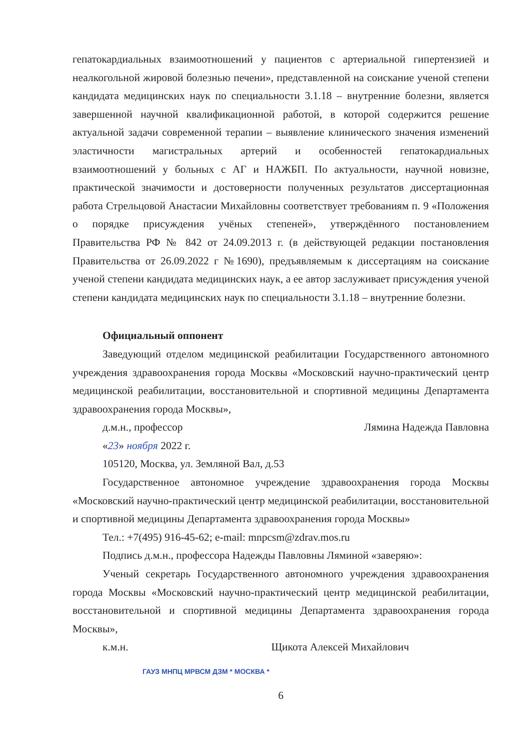гепатокардиальных взаимоотношений у пациентов с артериальной гипертензией и неалкогольной жировой болезнью печени», представленной на соискание ученой степени кандидата медицинских наук по специальности 3.1.18 – внутренние болезни, является завершенной научной квалификационной работой, в которой содержится решение актуальной задачи современной терапии – выявление клинического значения изменений эластичности магистральных артерий и особенностей гепатокардиальных взаимоотношений у больных с АГ и НАЖБП. По актуальности, научной новизне, практической значимости и достоверности полученных результатов диссертационная работа Стрельцовой Анастасии Михайловны соответствует требованиям п. 9 «Положения о порядке присуждения учёных степеней», утверждённого постановлением Правительства РФ № 842 от 24.09.2013 г. (в действующей редакции постановления Правительства от 26.09.2022 г №1690), предъявляемым к диссертациям на соискание ученой степени кандидата медицинских наук, а ее автор заслуживает присуждения ученой степени кандидата медицинских наук по специальности 3.1.18 – внутренние болезни.
Официальный оппонент
Заведующий отделом медицинской реабилитации Государственного автономного учреждения здравоохранения города Москвы «Московский научно-практический центр медицинской реабилитации, восстановительной и спортивной медицины Департамента здравоохранения города Москвы»,
д.м.н., профессор Лямина Надежда Павловна
«23» ноября 2022 г.
105120, Москва, ул. Земляной Вал, д.53
Государственное автономное учреждение здравоохранения города Москвы «Московский научно-практический центр медицинской реабилитации, восстановительной и спортивной медицины Департамента здравоохранения города Москвы»
Тел.: +7(495) 916-45-62; e-mail: mnpcsm@zdrav.mos.ru
Подпись д.м.н., профессора Надежды Павловны Ляминой «заверяю»:
Ученый секретарь Государственного автономного учреждения здравоохранения города Москвы «Московский научно-практический центр медицинской реабилитации, восстановительной и спортивной медицины Департамента здравоохранения города Москвы»,
к.м.н. Щикота Алексей Михайлович
ГАУЗ МНПЦ МРВСМ ДЗМ * МОСКВА *
6